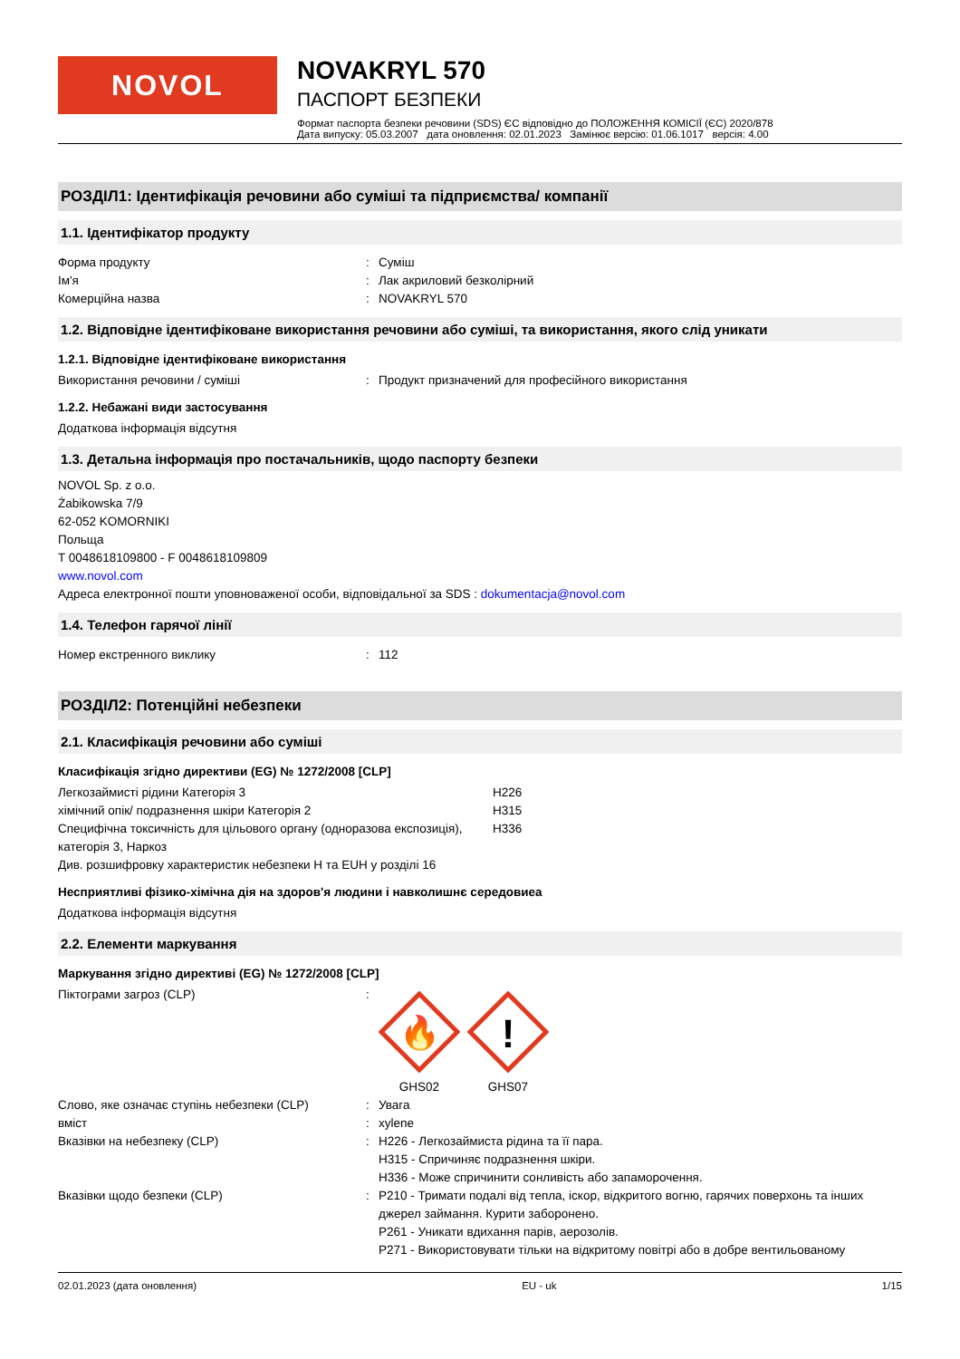NOVOL
NOVAKRYL 570
ПАСПОРТ БЕЗПЕКИ
Формат паспорта безпеки речовини (SDS) ЄС відповідно до ПОЛОЖЕННЯ КОМІСІЇ (ЄС) 2020/878
Дата випуску: 05.03.2007 дата оновлення: 02.01.2023 Замінює версію: 01.06.1017 версія: 4.00
РОЗДІЛ1: Ідентифікація речовини або суміші та підприємства/ компанії
1.1. Ідентифікатор продукту
Форма продукту : Суміш
Ім'я : Лак акриловий безколірний
Комерційна назва : NOVAKRYL 570
1.2. Відповідне ідентифіковане використання речовини або суміші, та використання, якого слід уникати
1.2.1. Відповідне ідентифіковане використання
Використання речовини / суміші : Продукт призначений для професійного використання
1.2.2. Небажані види застосування
Додаткова інформація відсутня
1.3. Детальна інформація про постачальників, щодо паспорту безпеки
NOVOL Sp. z o.o.
Żabikowska 7/9
62-052 KOMORNIKI
Польща
T 0048618109800 - F 0048618109809
www.novol.com
Адреса електронної пошти уповноваженої особи, відповідальної за SDS : dokumentacja@novol.com
1.4. Телефон гарячої лінії
Номер екстренного виклику : 112
РОЗДІЛ2: Потенційні небезпеки
2.1. Класифікація речовини або суміші
Класифікація згідно директиви (EG) № 1272/2008 [CLP]
Легкозаймисті рідини Категорія 3 H226
хімічний опік/ подразнення шкіри Категорія 2 H315
Специфічна токсичність для цільового органу (одноразова експозиція), категорія 3, Наркоз
H336
Див. розшифровку характеристик небезпеки H та EUH у розділі 16
Несприятливі фізико-хімічна дія на здоров'я людини і навколишнє середовиеа
Додаткова інформація відсутня
2.2. Елементи маркування
Маркування згідно директиві (EG) № 1272/2008 [CLP]
Піктограми загроз (CLP) :
🔥
GHS02
!
GHS07
Слово, яке означає ступінь небезпеки (CLP)
: Увага
вміст : xylene
Вказівки на небезпеку (CLP) : H226 - Легкозаймиста рідина та її пара.
H315 - Спричиняє подразнення шкіри.
H336 - Може спричинити сонливість або запаморочення.
Вказівки щодо безпеки (CLP) : P210 - Тримати подалі від тепла, іскор, відкритого вогню, гарячих поверхонь та інших джерел займання. Курити заборонено.
P261 - Уникати вдихання парів, аерозолів.
P271 - Використовувати тільки на відкритому повітрі або в добре вентильованому
02.01.2023 (дата оновлення) EU - uk 1/15